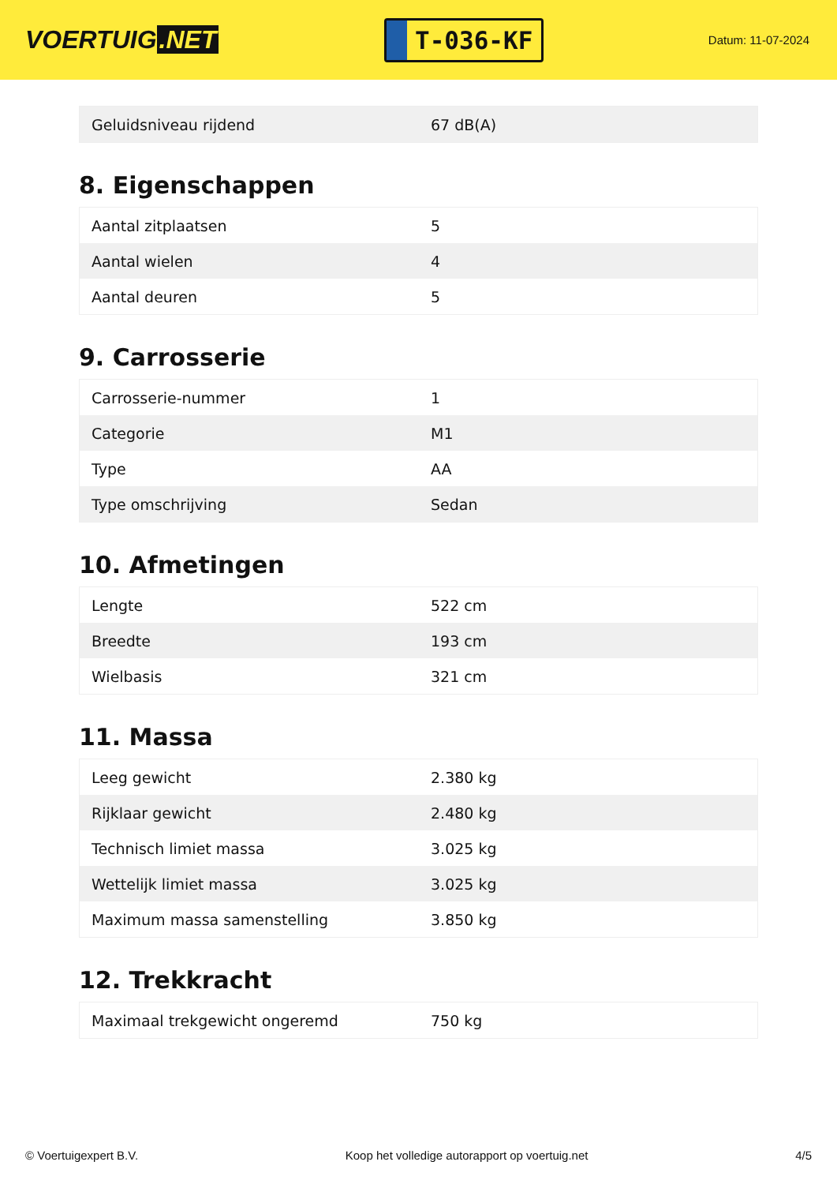VOERTUIG.NET
T-036-KF
Datum: 11-07-2024
| Geluidsniveau rijdend | 67 dB(A) |
8. Eigenschappen
| Aantal zitplaatsen | 5 |
| Aantal wielen | 4 |
| Aantal deuren | 5 |
9. Carrosserie
| Carrosserie-nummer | 1 |
| Categorie | M1 |
| Type | AA |
| Type omschrijving | Sedan |
10. Afmetingen
| Lengte | 522 cm |
| Breedte | 193 cm |
| Wielbasis | 321 cm |
11. Massa
| Leeg gewicht | 2.380 kg |
| Rijklaar gewicht | 2.480 kg |
| Technisch limiet massa | 3.025 kg |
| Wettelijk limiet massa | 3.025 kg |
| Maximum massa samenstelling | 3.850 kg |
12. Trekkracht
| Maximaal trekgewicht ongeremd | 750 kg |
© Voertuigexpert B.V. Koop het volledige autorapport op voertuig.net 4/5